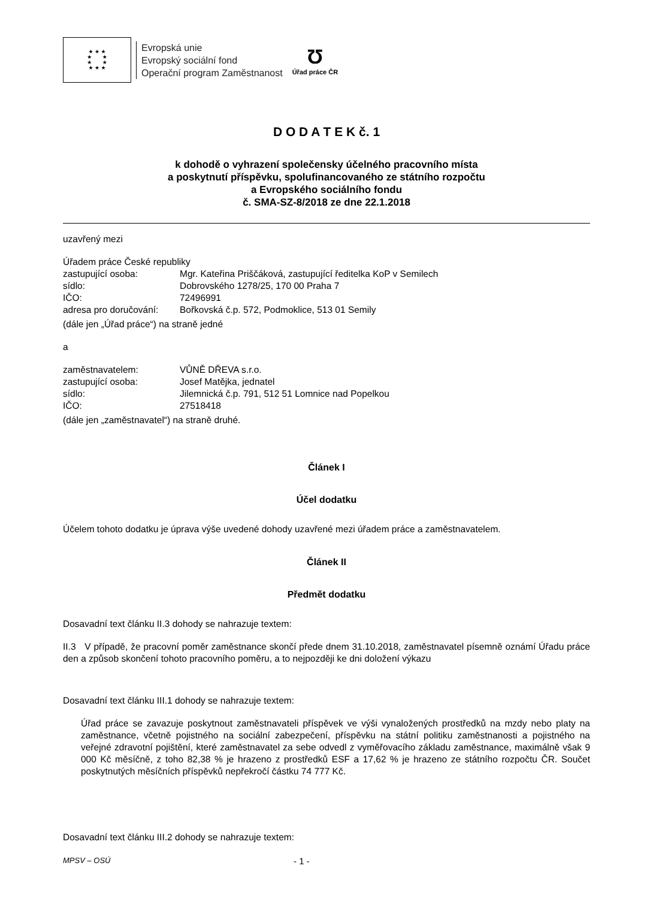★ ★ ★
★ ★
★ ★
★ ★ ★
Evropská unie
Evropský sociální fond
Operační program Zaměstnanost
Ʊ
Úřad práce ČR
D O D A T E K č. 1
k dohodě o vyhrazení společensky účelného pracovního místa
a poskytnutí příspěvku, spolufinancovaného ze státního rozpočtu
a Evropského sociálního fondu
č. SMA-SZ-8/2018 ze dne 22.1.2018
uzavřený mezi
Úřadem práce České republiky
zastupující osoba: Mgr. Kateřina Priščáková, zastupující ředitelka KoP v Semilech
sídlo: Dobrovského 1278/25, 170 00 Praha 7
IČO: 72496991
adresa pro doručování: Bořkovská č.p. 572, Podmoklice, 513 01 Semily
(dále jen „Úřad práce“) na straně jedné
a
zaměstnavatelem: VŮNĚ DŘEVA s.r.o.
zastupující osoba: Josef Matějka, jednatel
sídlo: Jilemnická č.p. 791, 512 51 Lomnice nad Popelkou
IČO: 27518418
(dále jen „zaměstnavatel“) na straně druhé.
Článek I
Účel dodatku
Účelem tohoto dodatku je úprava výše uvedené dohody uzavřené mezi úřadem práce a zaměstnavatelem.
Článek II
Předmět dodatku
Dosavadní text článku II.3 dohody se nahrazuje textem:
II.3 V případě, že pracovní poměr zaměstnance skončí přede dnem 31.10.2018, zaměstnavatel písemně oznámí Úřadu práce den a způsob skončení tohoto pracovního poměru, a to nejpozději ke dni doložení výkazu
Dosavadní text článku III.1 dohody se nahrazuje textem:
Úřad práce se zavazuje poskytnout zaměstnavateli příspěvek ve výši vynaložených prostředků na mzdy nebo platy na zaměstnance, včetně pojistného na sociální zabezpečení, příspěvku na státní politiku zaměstnanosti a pojistného na veřejné zdravotní pojištění, které zaměstnavatel za sebe odvedl z vyměřovacího základu zaměstnance, maximálně však 9 000 Kč měsíčně, z toho 82,38 % je hrazeno z prostředků ESF a 17,62 % je hrazeno ze státního rozpočtu ČR. Součet poskytnutých měsíčních příspěvků nepřekročí částku 74 777 Kč.
Dosavadní text článku III.2 dohody se nahrazuje textem:
MPSV – OSÚ - 1 -